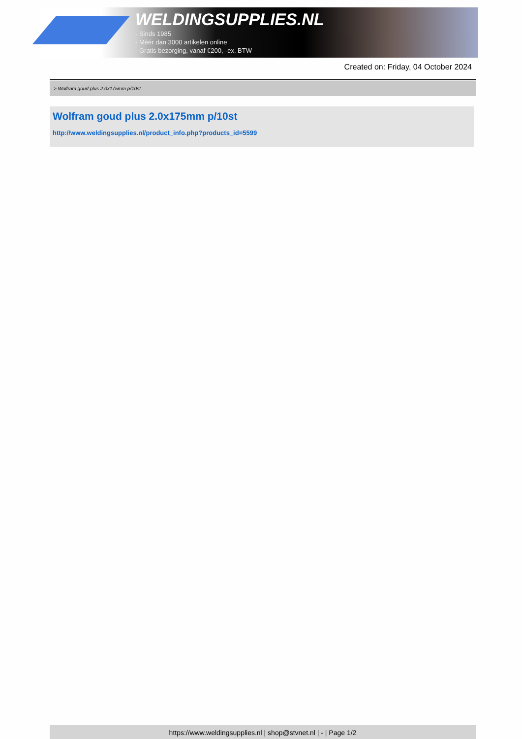WELDINGSUPPLIES.NL
- Sinds 1985
- Méér dan 3000 artikelen online
- Gratis bezorging, vanaf €200,--ex. BTW
Created on: Friday, 04 October 2024
> Wolfram goud plus 2.0x175mm p/10st
Wolfram goud plus 2.0x175mm p/10st
http://www.weldingsupplies.nl/product_info.php?products_id=5599
https://www.weldingsupplies.nl | shop@stvnet.nl | - | Page 1/2